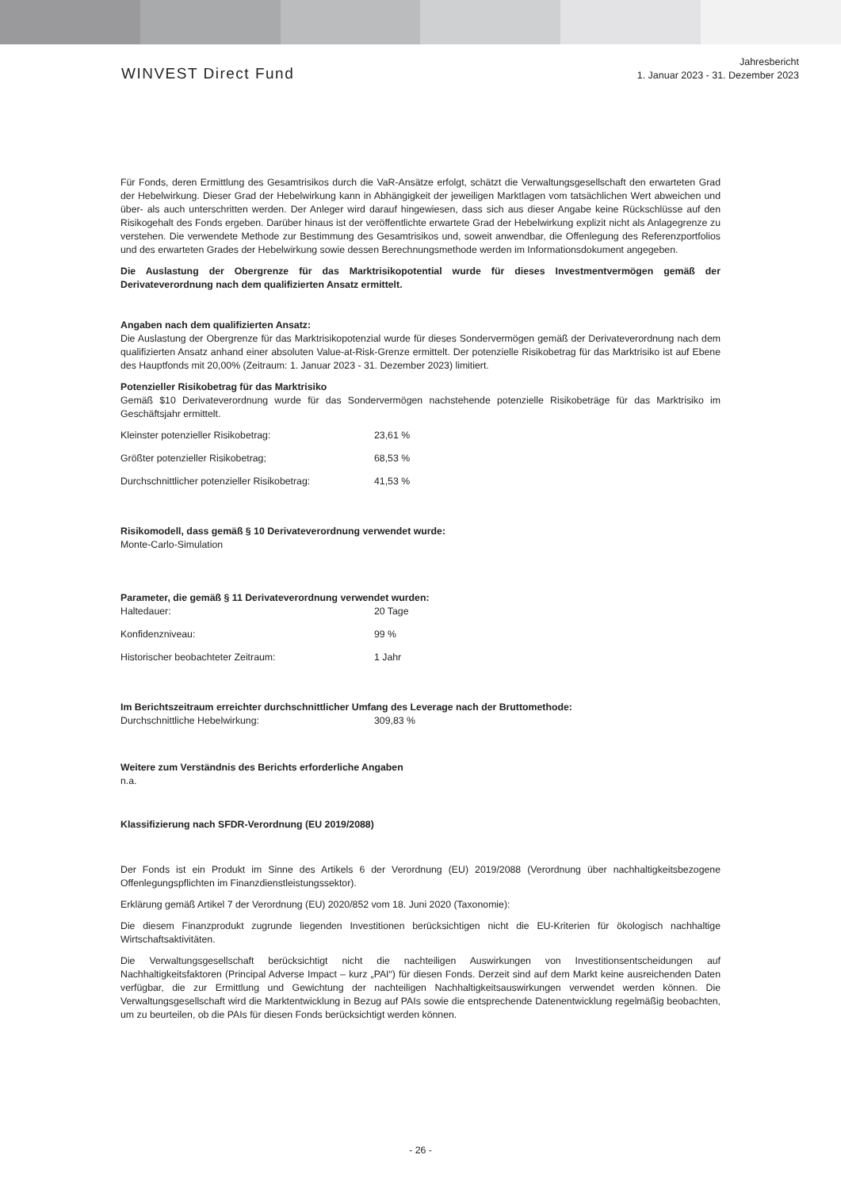WINVEST Direct Fund
Jahresbericht
1. Januar 2023 - 31. Dezember 2023
Für Fonds, deren Ermittlung des Gesamtrisikos durch die VaR-Ansätze erfolgt, schätzt die Verwaltungsgesellschaft den erwarteten Grad der Hebelwirkung. Dieser Grad der Hebelwirkung kann in Abhängigkeit der jeweiligen Marktlagen vom tatsächlichen Wert abweichen und über- als auch unterschritten werden. Der Anleger wird darauf hingewiesen, dass sich aus dieser Angabe keine Rückschlüsse auf den Risikogehalt des Fonds ergeben. Darüber hinaus ist der veröffentlichte erwartete Grad der Hebelwirkung explizit nicht als Anlagegrenze zu verstehen. Die verwendete Methode zur Bestimmung des Gesamtrisikos und, soweit anwendbar, die Offenlegung des Referenzportfolios und des erwarteten Grades der Hebelwirkung sowie dessen Berechnungsmethode werden im Informationsdokument angegeben.
Die Auslastung der Obergrenze für das Marktrisikopotential wurde für dieses Investmentvermögen gemäß der Derivateverordnung nach dem qualifizierten Ansatz ermittelt.
Angaben nach dem qualifizierten Ansatz:
Die Auslastung der Obergrenze für das Marktrisikopotenzial wurde für dieses Sondervermögen gemäß der Derivateverordnung nach dem qualifizierten Ansatz anhand einer absoluten Value-at-Risk-Grenze ermittelt. Der potenzielle Risikobetrag für das Marktrisiko ist auf Ebene des Hauptfonds mit 20,00% (Zeitraum: 1. Januar 2023 - 31. Dezember 2023) limitiert.
Potenzieller Risikobetrag für das Marktrisiko
Gemäß $10 Derivateverordnung wurde für das Sondervermögen nachstehende potenzielle Risikobeträge für das Marktrisiko im Geschäftsjahr ermittelt.
| Kleinster potenzieller Risikobetrag: | 23,61 % |
| Größter potenzieller Risikobetrag; | 68,53 % |
| Durchschnittlicher potenzieller Risikobetrag: | 41,53 % |
Risikomodell, dass gemäß § 10 Derivateverordnung verwendet wurde:
Monte-Carlo-Simulation
Parameter, die gemäß § 11 Derivateverordnung verwendet wurden:
| Haltedauer: | 20 Tage |
| Konfidenzniveau: | 99 % |
| Historischer beobachteter Zeitraum: | 1 Jahr |
Im Berichtszeitraum erreichter durchschnittlicher Umfang des Leverage nach der Bruttomethode:
| Durchschnittliche Hebelwirkung: | 309,83 % |
Weitere zum Verständnis des Berichts erforderliche Angaben
n.a.
Klassifizierung nach SFDR-Verordnung (EU 2019/2088)
Der Fonds ist ein Produkt im Sinne des Artikels 6 der Verordnung (EU) 2019/2088 (Verordnung über nachhaltigkeitsbezogene Offenlegungspflichten im Finanzdienstleistungssektor).
Erklärung gemäß Artikel 7 der Verordnung (EU) 2020/852 vom 18. Juni 2020 (Taxonomie):
Die diesem Finanzprodukt zugrunde liegenden Investitionen berücksichtigen nicht die EU-Kriterien für ökologisch nachhaltige Wirtschaftsaktivitäten.
Die Verwaltungsgesellschaft berücksichtigt nicht die nachteiligen Auswirkungen von Investitionsentscheidungen auf Nachhaltigkeitsfaktoren (Principal Adverse Impact – kurz „PAI“) für diesen Fonds. Derzeit sind auf dem Markt keine ausreichenden Daten verfügbar, die zur Ermittlung und Gewichtung der nachteiligen Nachhaltigkeitsauswirkungen verwendet werden können. Die Verwaltungsgesellschaft wird die Marktentwicklung in Bezug auf PAIs sowie die entsprechende Datenentwicklung regelmäßig beobachten, um zu beurteilen, ob die PAIs für diesen Fonds berücksichtigt werden können.
- 26 -